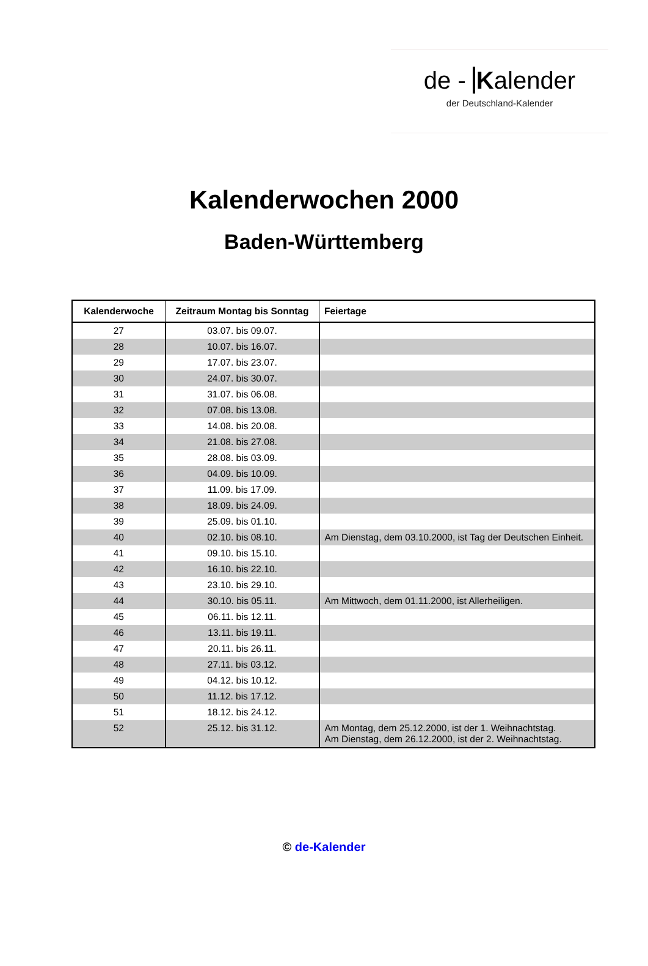de - Kalender
der Deutschland-Kalender
Kalenderwochen 2000
Baden-Württemberg
| Kalenderwoche | Zeitraum Montag bis Sonntag | Feiertage |
| --- | --- | --- |
| 27 | 03.07. bis 09.07. | |
| 28 | 10.07. bis 16.07. | |
| 29 | 17.07. bis 23.07. | |
| 30 | 24.07. bis 30.07. | |
| 31 | 31.07. bis 06.08. | |
| 32 | 07.08. bis 13.08. | |
| 33 | 14.08. bis 20.08. | |
| 34 | 21.08. bis 27.08. | |
| 35 | 28.08. bis 03.09. | |
| 36 | 04.09. bis 10.09. | |
| 37 | 11.09. bis 17.09. | |
| 38 | 18.09. bis 24.09. | |
| 39 | 25.09. bis 01.10. | |
| 40 | 02.10. bis 08.10. | Am Dienstag, dem 03.10.2000, ist Tag der Deutschen Einheit. |
| 41 | 09.10. bis 15.10. | |
| 42 | 16.10. bis 22.10. | |
| 43 | 23.10. bis 29.10. | |
| 44 | 30.10. bis 05.11. | Am Mittwoch, dem 01.11.2000, ist Allerheiligen. |
| 45 | 06.11. bis 12.11. | |
| 46 | 13.11. bis 19.11. | |
| 47 | 20.11. bis 26.11. | |
| 48 | 27.11. bis 03.12. | |
| 49 | 04.12. bis 10.12. | |
| 50 | 11.12. bis 17.12. | |
| 51 | 18.12. bis 24.12. | |
| 52 | 25.12. bis 31.12. | Am Montag, dem 25.12.2000, ist der 1. Weihnachtstag. Am Dienstag, dem 26.12.2000, ist der 2. Weihnachtstag. |
© de-Kalender